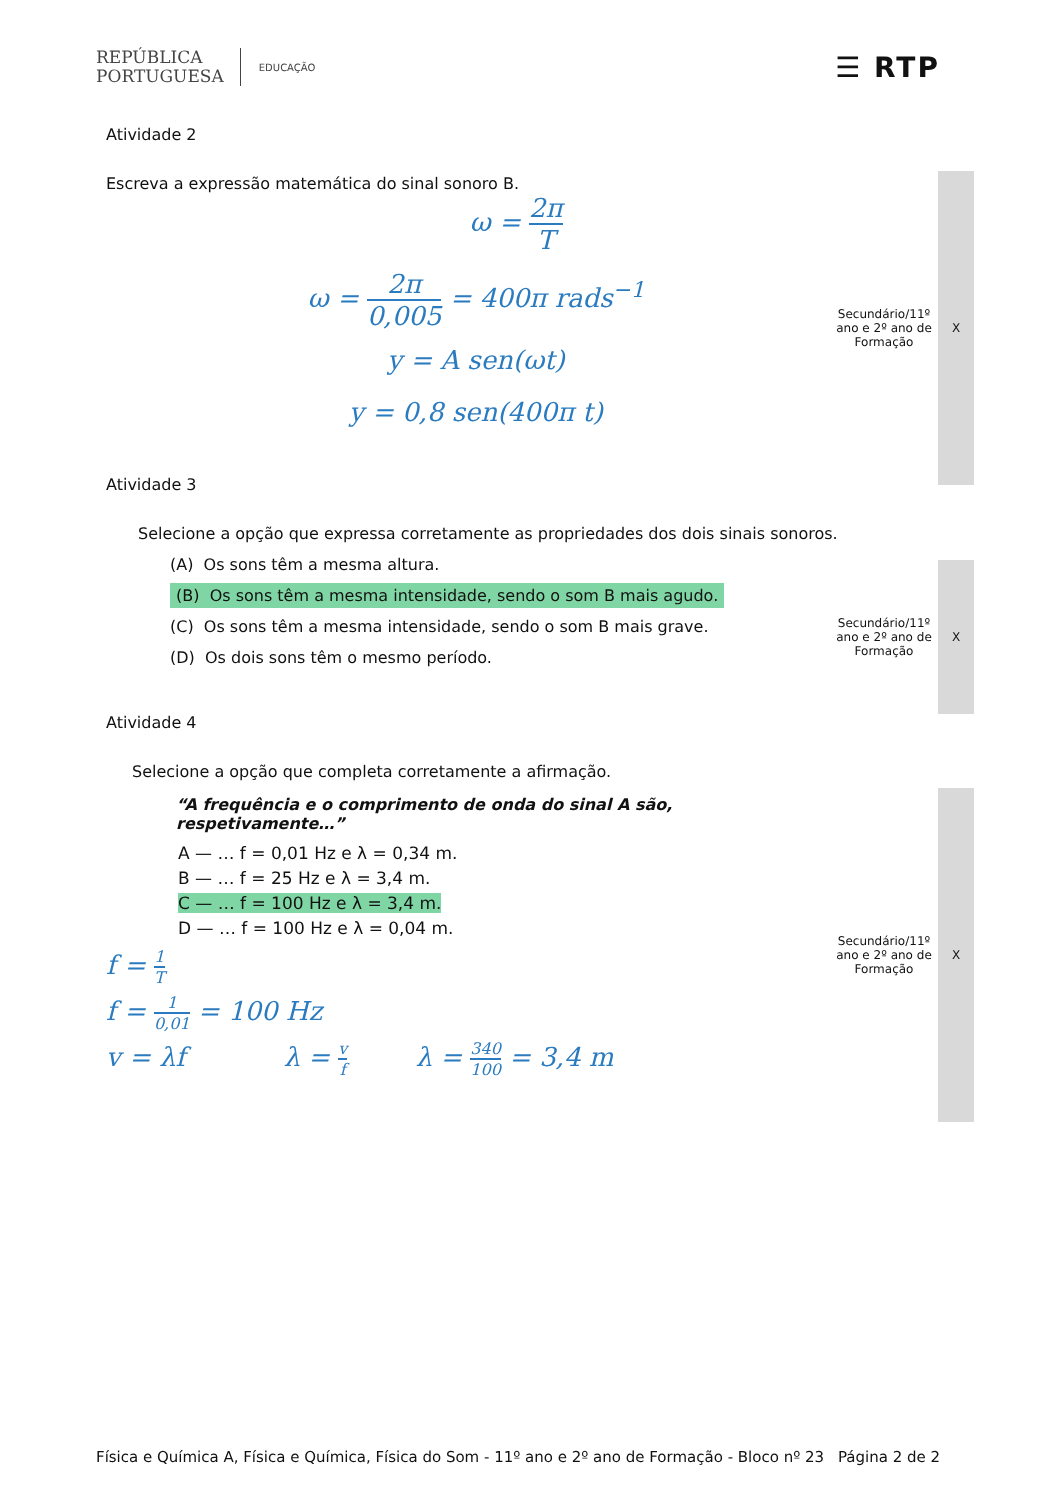REPÚBLICA
PORTUGUESA
EDUCAÇÃO
☰ RTP
Atividade 2
Escreva a expressão matemática do sinal sonoro B.
ω = 2π T
ω = 2π 0,005 = 400π rads<sup>−1</sup>
y = A sen(ωt)
y = 0,8 sen(400π t)
Atividade 3
Selecione a opção que expressa corretamente as propriedades dos dois sinais sonoros.
(A) Os sons têm a mesma altura.
(B) Os sons têm a mesma intensidade, sendo o som B mais agudo.
(C) Os sons têm a mesma intensidade, sendo o som B mais grave.
(D) Os dois sons têm o mesmo período.
Atividade 4
Selecione a opção que completa corretamente a afirmação.
“A frequência e o comprimento de onda do sinal A são, respetivamente…”
A — … f = 0,01 Hz e λ = 0,34 m.
B — … f = 25 Hz e λ = 3,4 m.
C — … f = 100 Hz e λ = 3,4 m.
D — … f = 100 Hz e λ = 0,04 m.
f = 1 T
f = 1 0,01 = 100 Hz
v = λf λ = v f λ = 340 100 = 3,4 m
Secundário/11º ano e 2º ano de Formação
X
Secundário/11º ano e 2º ano de Formação
X
Secundário/11º ano e 2º ano de Formação
X
Física e Química A, Física e Química, Física do Som - 11º ano e 2º ano de Formação - Bloco nº 23 Página 2 de 2